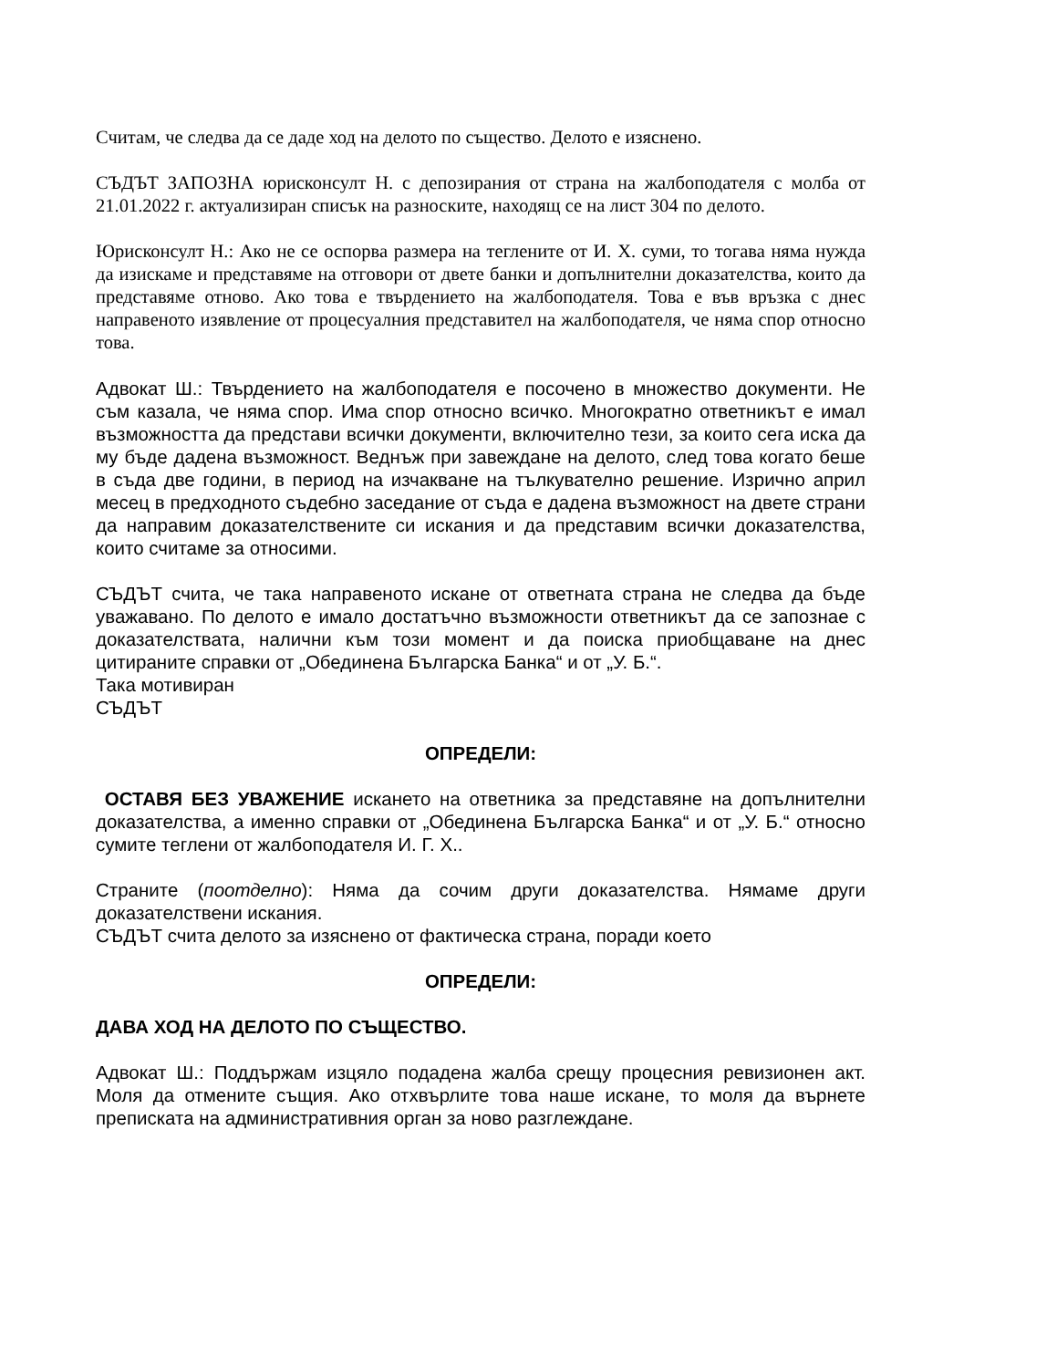Считам, че следва да се даде ход на делото по същество. Делото е изяснено.
СЪДЪТ ЗАПОЗНА юрисконсулт Н. с депозирания от страна на жалбоподателя с молба от 21.01.2022 г. актуализиран списък на разноските, находящ се на лист 304 по делото.
Юрисконсулт Н.: Ако не се оспорва размера на теглените от И. Х. суми, то тогава няма нужда да изискаме и представяме на отговори от двете банки и допълнителни доказателства, които да представяме отново. Ако това е твърдението на жалбоподателя. Това е във връзка с днес направеното изявление от процесуалния представител на жалбоподателя, че няма спор относно това.
Адвокат Ш.: Твърдението на жалбоподателя е посочено в множество документи. Не съм казала, че няма спор. Има спор относно всичко. Многократно ответникът е имал възможността да представи всички документи, включително тези, за които сега иска да му бъде дадена възможност. Веднъж при завеждане на делото, след това когато беше в съда две години, в период на изчакване на тълкувателно решение. Изрично април месец в предходното съдебно заседание от съда е дадена възможност на двете страни да направим доказателствените си искания и да представим всички доказателства, които считаме за относими.
СЪДЪТ счита, че така направеното искане от ответната страна не следва да бъде уважавано. По делото е имало достатъчно възможности ответникът да се запознае с доказателствата, налични към този момент и да поиска приобщаване на днес цитираните справки от „Обединена Българска Банка“ и от „У. Б.“.
Така мотивиран
СЪДЪТ
ОПРЕДЕЛИ:
ОСТАВЯ БЕЗ УВАЖЕНИЕ искането на ответника за представяне на допълнителни доказателства, а именно справки от „Обединена Българска Банка“ и от „У. Б.“ относно сумите теглени от жалбоподателя И. Г. Х..
Страните (поотделно): Няма да сочим други доказателства. Нямаме други доказателствени искания.
СЪДЪТ счита делото за изяснено от фактическа страна, поради което
ОПРЕДЕЛИ:
ДАВА ХОД НА ДЕЛОТО ПО СЪЩЕСТВО.
Адвокат Ш.: Поддържам изцяло подадена жалба срещу процесния ревизионен акт. Моля да отмените същия. Ако отхвърлите това наше искане, то моля да върнете преписката на административния орган за ново разглеждане.